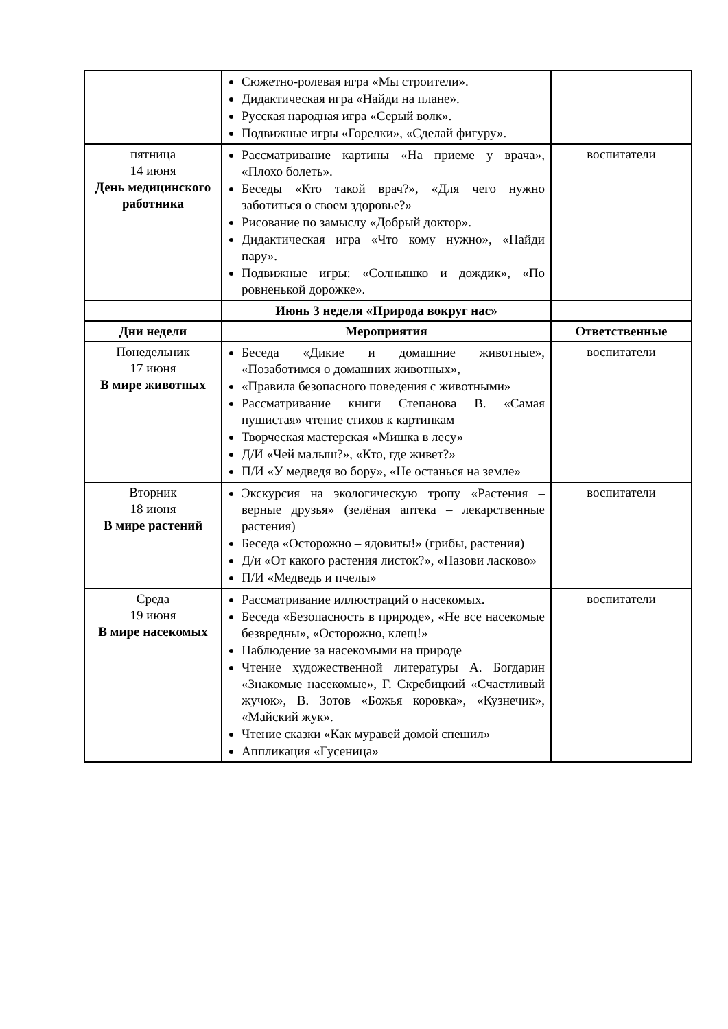| | Сюжетно-ролевая игра «Мы строители». Дидактическая игра «Найди на плане». Русская народная игра «Серый волк». Подвижные игры «Горелки», «Сделай фигуру». | |
| пятница 14 июня День медицинского работника | Рассматривание картины «На приеме у врача», «Плохо болеть». Беседы «Кто такой врач?», «Для чего нужно заботиться о своем здоровье?» Рисование по замыслу «Добрый доктор». Дидактическая игра «Что кому нужно», «Найди пару». Подвижные игры: «Солнышко и дождик», «По ровненькой дорожке». | воспитатели |
| | Июнь 3 неделя «Природа вокруг нас» | |
| Дни недели | Мероприятия | Ответственные |
| Понедельник 17 июня В мире животных | Беседа «Дикие и домашние животные», «Позаботимся о домашних животных», «Правила безопасного поведения с животными» Рассматривание книги Степанова В. «Самая пушистая» чтение стихов к картинкам Творческая мастерская «Мишка в лесу» Д/И «Чей малыш?», «Кто, где живет?» П/И «У медведя во бору», «Не останься на земле» | воспитатели |
| Вторник 18 июня В мире растений | Экскурсия на экологическую тропу «Растения – верные друзья» (зелёная аптека – лекарственные растения) Беседа «Осторожно – ядовиты!» (грибы, растения) Д/и «От какого растения листок?», «Назови ласково» П/И «Медведь и пчелы» | воспитатели |
| Среда 19 июня В мире насекомых | Рассматривание иллюстраций о насекомых. Беседа «Безопасность в природе», «Не все насекомые безвредны», «Осторожно, клещ!» Наблюдение за насекомыми на природе Чтение художественной литературы А. Богдарин «Знакомые насекомые», Г. Скребицкий «Счастливый жучок», В. Зотов «Божья коровка», «Кузнечик», «Майский жук». Чтение сказки «Как муравей домой спешил» Аппликация «Гусеница» | воспитатели |